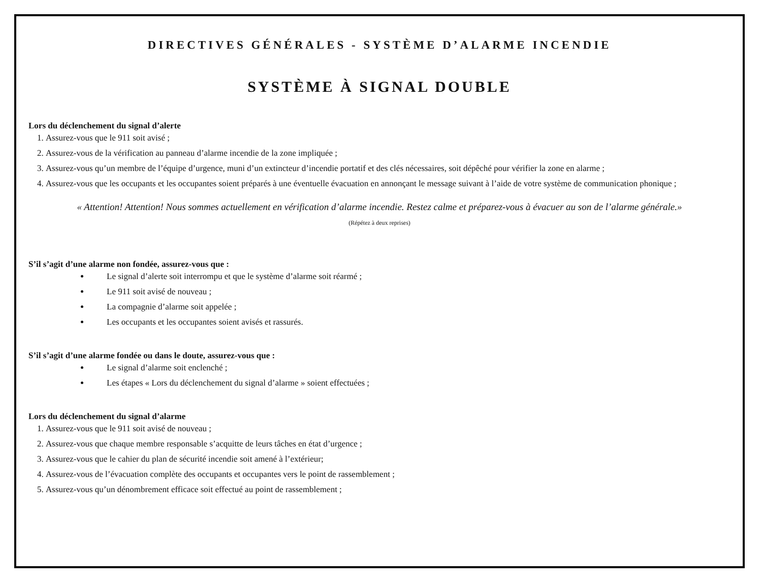DIRECTIVES GÉNÉRALES - SYSTÈME D’ALARME INCENDIE
SYSTÈME À SIGNAL DOUBLE
Lors du déclenchement du signal d’alerte
1. Assurez-vous que le 911 soit avisé ;
2. Assurez-vous de la vérification au panneau d’alarme incendie de la zone impliquée ;
3. Assurez-vous qu’un membre de l’équipe d’urgence, muni d’un extincteur d’incendie portatif et des clés nécessaires, soit dépêché pour vérifier la zone en alarme ;
4. Assurez-vous que les occupants et les occupantes soient préparés à une éventuelle évacuation en annonçant le message suivant à l’aide de votre système de communication phonique ;
« Attention! Attention! Nous sommes actuellement en vérification d’alarme incendie. Restez calme et préparez-vous à évacuer au son de l’alarme générale.» (Répétez à deux reprises)
S’il s’agit d’une alarme non fondée, assurez-vous que :
Le signal d’alerte soit interrompu et que le système d’alarme soit réarmé ;
Le 911 soit avisé de nouveau ;
La compagnie d’alarme soit appelée ;
Les occupants et les occupantes soient avisés et rassurés.
S’il s’agit d’une alarme fondée ou dans le doute, assurez-vous que :
Le signal d’alarme soit enclenché ;
Les étapes « Lors du déclenchement du signal d’alarme » soient effectuées ;
Lors du déclenchement du signal d’alarme
1. Assurez-vous que le 911 soit avisé de nouveau ;
2. Assurez-vous que chaque membre responsable s’acquitte de leurs tâches en état d’urgence ;
3. Assurez-vous que le cahier du plan de sécurité incendie soit amené à l’extérieur;
4. Assurez-vous de l’évacuation complète des occupants et occupantes vers le point de rassemblement ;
5. Assurez-vous qu’un dénombrement efficace soit effectué au point de rassemblement ;